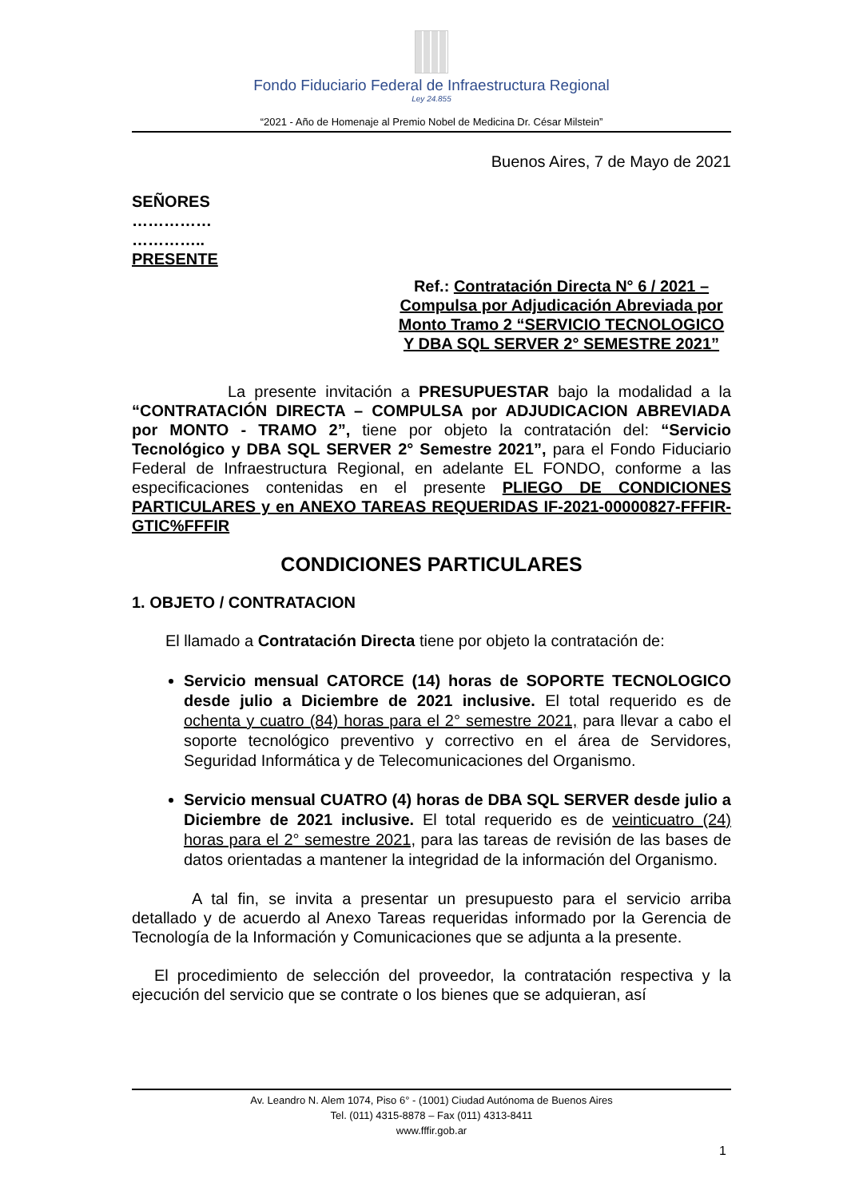Fondo Fiduciario Federal de Infraestructura Regional
Ley 24.855
“2021 - Año de Homenaje al Premio Nobel de Medicina Dr. César Milstein”
Buenos Aires, 7 de Mayo de 2021
SEÑORES
……………
…………..
PRESENTE
Ref.: Contratación Directa N° 6 / 2021 – Compulsa por Adjudicación Abreviada por Monto Tramo 2 “SERVICIO TECNOLOGICO Y DBA SQL SERVER 2° SEMESTRE 2021”
La presente invitación a PRESUPUESTAR bajo la modalidad a la “CONTRATACIÓN DIRECTA – COMPULSA por ADJUDICACION ABREVIADA por MONTO - TRAMO 2”, tiene por objeto la contratación del: “Servicio Tecnológico y DBA SQL SERVER 2° Semestre 2021”, para el Fondo Fiduciario Federal de Infraestructura Regional, en adelante EL FONDO, conforme a las especificaciones contenidas en el presente PLIEGO DE CONDICIONES PARTICULARES y en ANEXO TAREAS REQUERIDAS IF-2021-00000827-FFFIR-GTIC%FFFIR
CONDICIONES PARTICULARES
1. OBJETO / CONTRATACION
El llamado a Contratación Directa tiene por objeto la contratación de:
Servicio mensual CATORCE (14) horas de SOPORTE TECNOLOGICO desde julio a Diciembre de 2021 inclusive. El total requerido es de ochenta y cuatro (84) horas para el 2° semestre 2021, para llevar a cabo el soporte tecnológico preventivo y correctivo en el área de Servidores, Seguridad Informática y de Telecomunicaciones del Organismo.
Servicio mensual CUATRO (4) horas de DBA SQL SERVER desde julio a Diciembre de 2021 inclusive. El total requerido es de veinticuatro (24) horas para el 2° semestre 2021, para las tareas de revisión de las bases de datos orientadas a mantener la integridad de la información del Organismo.
A tal fin, se invita a presentar un presupuesto para el servicio arriba detallado y de acuerdo al Anexo Tareas requeridas informado por la Gerencia de Tecnología de la Información y Comunicaciones que se adjunta a la presente.
El procedimiento de selección del proveedor, la contratación respectiva y la ejecución del servicio que se contrate o los bienes que se adquieran, así
Av. Leandro N. Alem 1074, Piso 6° - (1001) Ciudad Autónoma de Buenos Aires
Tel. (011) 4315-8878 – Fax (011) 4313-8411
www.fffir.gob.ar
1